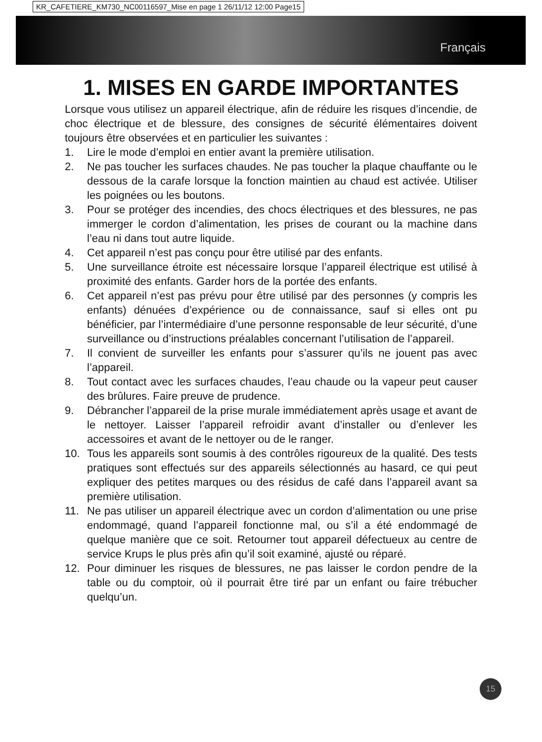KR_CAFETIERE_KM730_NC00116597_Mise en page 1 26/11/12 12:00 Page15
Français
1. MISES EN GARDE IMPORTANTES
Lorsque vous utilisez un appareil électrique, afin de réduire les risques d’incendie, de choc électrique et de blessure, des consignes de sécurité élémentaires doivent toujours être observées et en particulier les suivantes :
1. Lire le mode d’emploi en entier avant la première utilisation.
2. Ne pas toucher les surfaces chaudes. Ne pas toucher la plaque chauffante ou le dessous de la carafe lorsque la fonction maintien au chaud est activée. Utiliser les poignées ou les boutons.
3. Pour se protéger des incendies, des chocs électriques et des blessures, ne pas immerger le cordon d’alimentation, les prises de courant ou la machine dans l’eau ni dans tout autre liquide.
4. Cet appareil n’est pas conçu pour être utilisé par des enfants.
5. Une surveillance étroite est nécessaire lorsque l’appareil électrique est utilisé à proximité des enfants. Garder hors de la portée des enfants.
6. Cet appareil n’est pas prévu pour être utilisé par des personnes (y compris les enfants) dénuées d’expérience ou de connaissance, sauf si elles ont pu bénéficier, par l’intermédiaire d’une personne responsable de leur sécurité, d’une surveillance ou d’instructions préalables concernant l’utilisation de l’appareil.
7. Il convient de surveiller les enfants pour s’assurer qu’ils ne jouent pas avec l’appareil.
8. Tout contact avec les surfaces chaudes, l’eau chaude ou la vapeur peut causer des brûlures. Faire preuve de prudence.
9. Débrancher l’appareil de la prise murale immédiatement après usage et avant de le nettoyer. Laisser l’appareil refroidir avant d’installer ou d’enlever les accessoires et avant de le nettoyer ou de le ranger.
10. Tous les appareils sont soumis à des contrôles rigoureux de la qualité. Des tests pratiques sont effectués sur des appareils sélectionnés au hasard, ce qui peut expliquer des petites marques ou des résidus de café dans l’appareil avant sa première utilisation.
11. Ne pas utiliser un appareil électrique avec un cordon d’alimentation ou une prise endommagé, quand l’appareil fonctionne mal, ou s’il a été endommagé de quelque manière que ce soit. Retourner tout appareil défectueux au centre de service Krups le plus près afin qu’il soit examiné, ajusté ou réparé.
12. Pour diminuer les risques de blessures, ne pas laisser le cordon pendre de la table ou du comptoir, où il pourrait être tiré par un enfant ou faire trébucher quelqu’un.
15